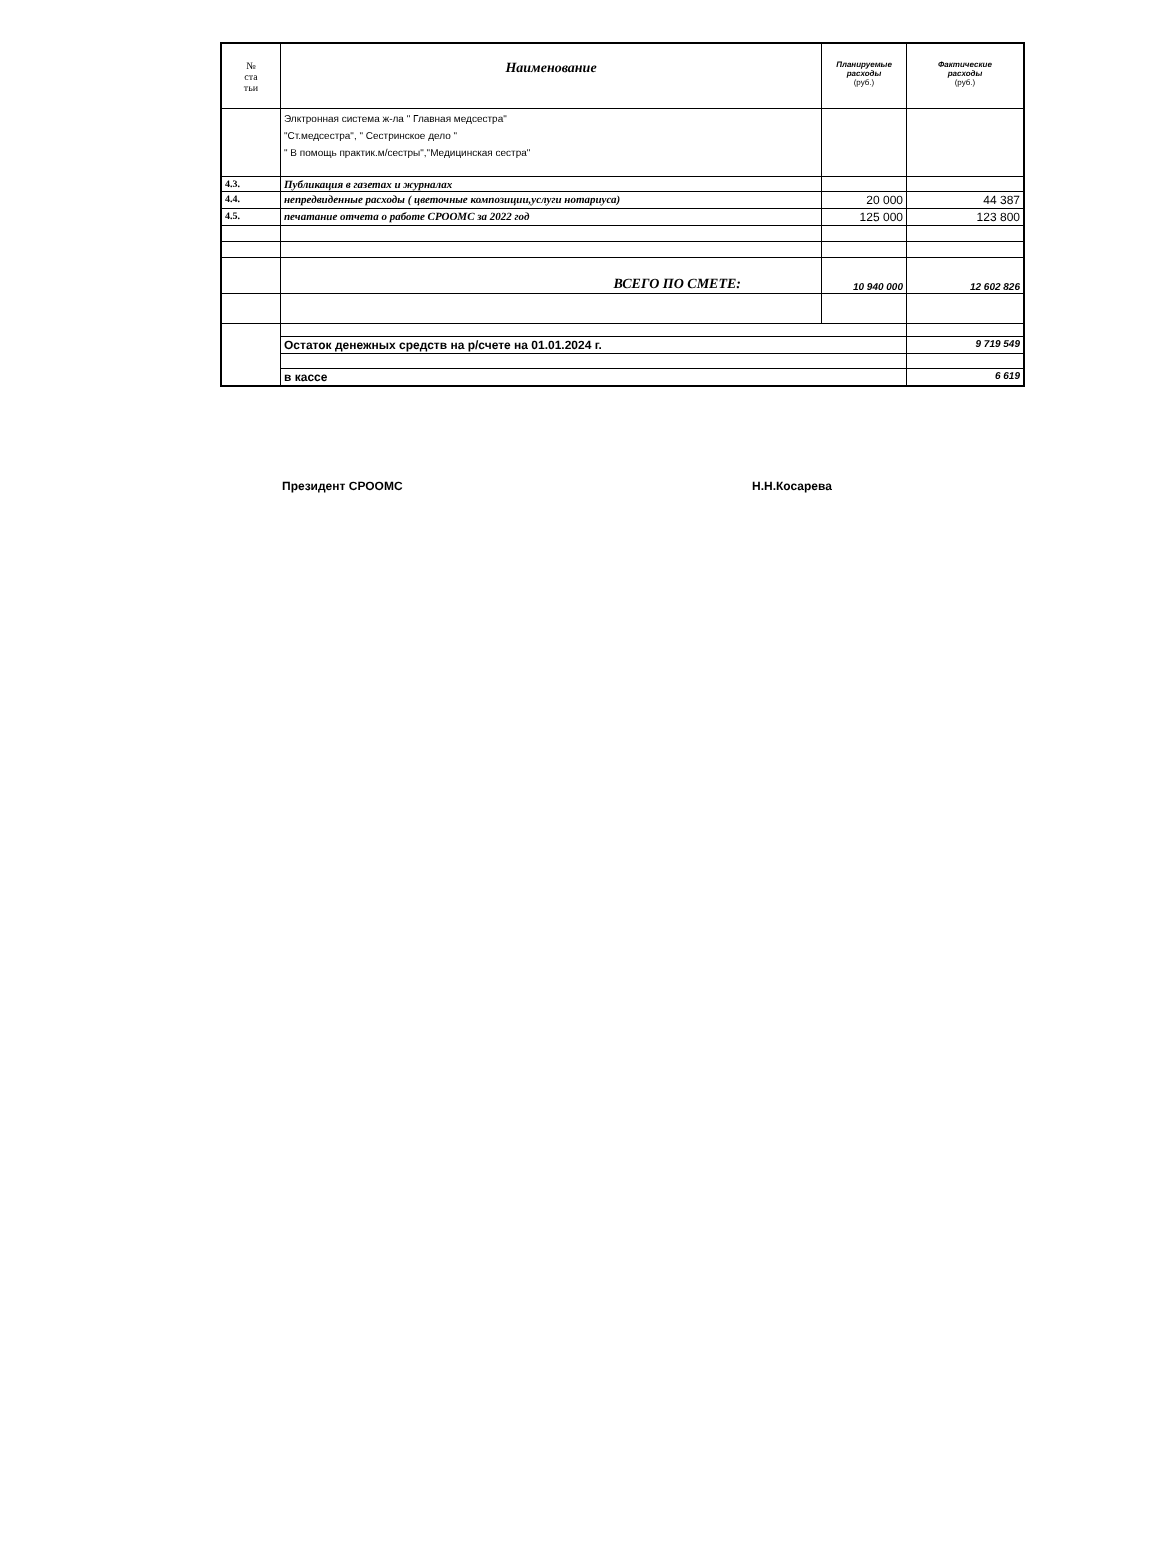| № ста тьи | Наименование | Планируемые расходы (руб.) | Фактические расходы (руб.) |
| --- | --- | --- | --- |
| | Элктронная система ж-ла " Главная медсестра" "Ст.медсестра", " Сестринское дело " " В помощь практик.м/сестры","Медицинская сестра" | | |
| 4.3. | Публикация в газетах и журналах | | |
| 4.4. | непредвиденные расходы ( цветочные композиции,услуги нотариуса) | 20 000 | 44 387 |
| 4.5. | печатание отчета о работе СРООМС за 2022 год | 125 000 | 123 800 |
| | ВСЕГО ПО СМЕТЕ: | 10 940 000 | 12 602 826 |
| | Остаток денежных средств на р/счете на 01.01.2024 г. | | 9 719 549 |
| | в кассе | | 6 619 |
Президент СРООМС Н.Н.Косарева